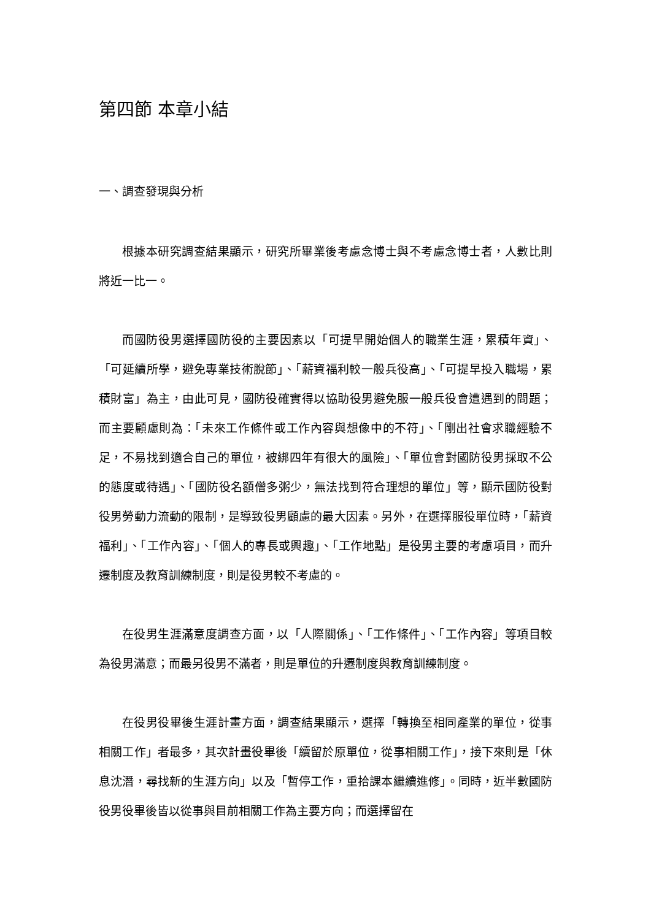第四節 本章小結
一、調查發現與分析
根據本研究調查結果顯示，研究所畢業後考慮念博士與不考慮念博士者，人數比則將近一比一。
而國防役男選擇國防役的主要因素以「可提早開始個人的職業生涯，累積年資」、「可延續所學，避免專業技術脫節」、「薪資福利較一般兵役高」、「可提早投入職場，累積財富」為主，由此可見，國防役確實得以協助役男避免服一般兵役會遭遇到的問題；而主要顧慮則為：「未來工作條件或工作內容與想像中的不符」、「剛出社會求職經驗不足，不易找到適合自己的單位，被綁四年有很大的風險」、「單位會對國防役男採取不公的態度或待遇」、「國防役名額僧多粥少，無法找到符合理想的單位」等，顯示國防役對役男勞動力流動的限制，是導致役男顧慮的最大因素。另外，在選擇服役單位時，「薪資福利」、「工作內容」、「個人的專長或興趣」、「工作地點」是役男主要的考慮項目，而升遷制度及教育訓練制度，則是役男較不考慮的。
在役男生涯滿意度調查方面，以「人際關係」、「工作條件」、「工作內容」等項目較為役男滿意；而最另役男不滿者，則是單位的升遷制度與教育訓練制度。
在役男役畢後生涯計畫方面，調查結果顯示，選擇「轉換至相同產業的單位，從事相關工作」者最多，其次計畫役畢後「續留於原單位，從事相關工作」，接下來則是「休息沈潛，尋找新的生涯方向」以及「暫停工作，重拾課本繼續進修」。同時，近半數國防役男役畢後皆以從事與目前相關工作為主要方向；而選擇留在